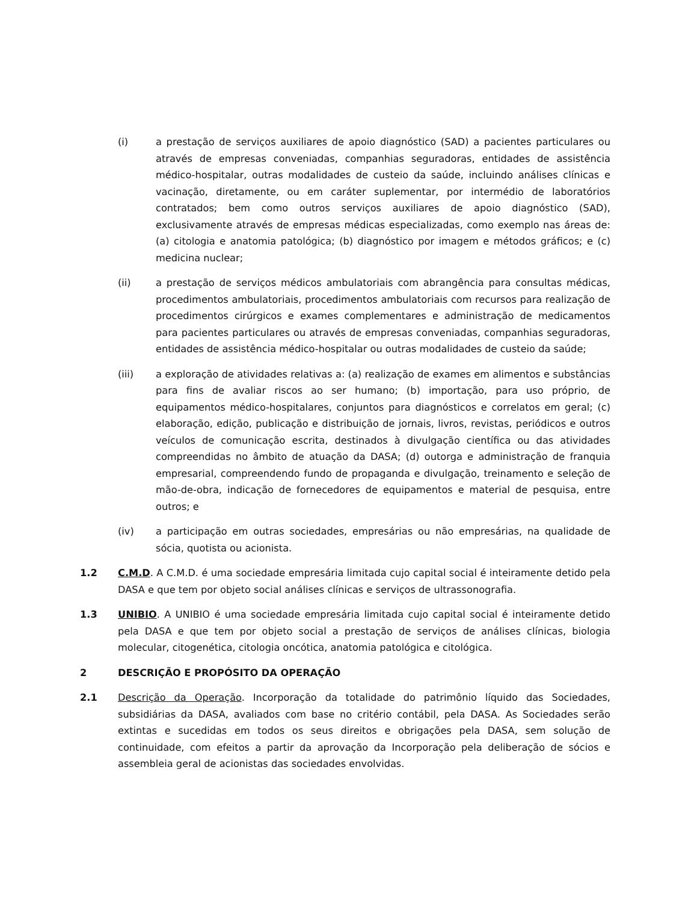(i) a prestação de serviços auxiliares de apoio diagnóstico (SAD) a pacientes particulares ou através de empresas conveniadas, companhias seguradoras, entidades de assistência médico-hospitalar, outras modalidades de custeio da saúde, incluindo análises clínicas e vacinação, diretamente, ou em caráter suplementar, por intermédio de laboratórios contratados; bem como outros serviços auxiliares de apoio diagnóstico (SAD), exclusivamente através de empresas médicas especializadas, como exemplo nas áreas de: (a) citologia e anatomia patológica; (b) diagnóstico por imagem e métodos gráficos; e (c) medicina nuclear;
(ii) a prestação de serviços médicos ambulatoriais com abrangência para consultas médicas, procedimentos ambulatoriais, procedimentos ambulatoriais com recursos para realização de procedimentos cirúrgicos e exames complementares e administração de medicamentos para pacientes particulares ou através de empresas conveniadas, companhias seguradoras, entidades de assistência médico-hospitalar ou outras modalidades de custeio da saúde;
(iii) a exploração de atividades relativas a: (a) realização de exames em alimentos e substâncias para fins de avaliar riscos ao ser humano; (b) importação, para uso próprio, de equipamentos médico-hospitalares, conjuntos para diagnósticos e correlatos em geral; (c) elaboração, edição, publicação e distribuição de jornais, livros, revistas, periódicos e outros veículos de comunicação escrita, destinados à divulgação científica ou das atividades compreendidas no âmbito de atuação da DASA; (d) outorga e administração de franquia empresarial, compreendendo fundo de propaganda e divulgação, treinamento e seleção de mão-de-obra, indicação de fornecedores de equipamentos e material de pesquisa, entre outros; e
(iv) a participação em outras sociedades, empresárias ou não empresárias, na qualidade de sócia, quotista ou acionista.
1.2 C.M.D. A C.M.D. é uma sociedade empresária limitada cujo capital social é inteiramente detido pela DASA e que tem por objeto social análises clínicas e serviços de ultrassonografia.
1.3 UNIBIO. A UNIBIO é uma sociedade empresária limitada cujo capital social é inteiramente detido pela DASA e que tem por objeto social a prestação de serviços de análises clínicas, biologia molecular, citogenética, citologia oncótica, anatomia patológica e citológica.
2 DESCRIÇÃO E PROPÓSITO DA OPERAÇÃO
2.1 Descrição da Operação. Incorporação da totalidade do patrimônio líquido das Sociedades, subsidiárias da DASA, avaliados com base no critério contábil, pela DASA. As Sociedades serão extintas e sucedidas em todos os seus direitos e obrigações pela DASA, sem solução de continuidade, com efeitos a partir da aprovação da Incorporação pela deliberação de sócios e assembleia geral de acionistas das sociedades envolvidas.